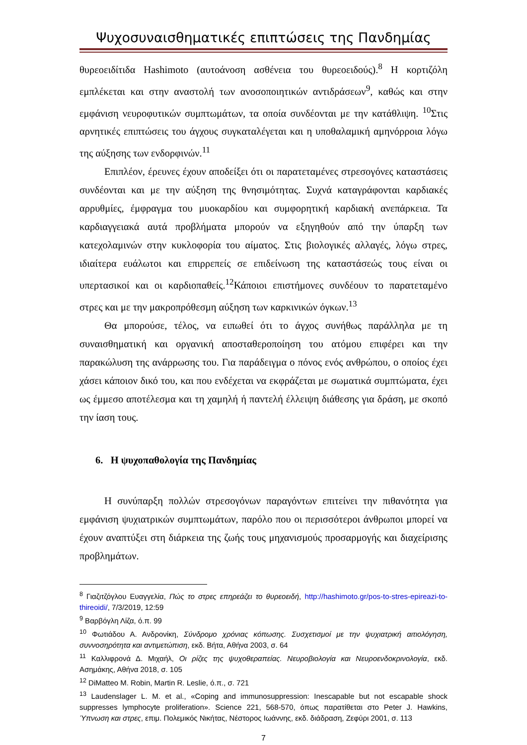Ψυχοσυναισθηματικές επιπτώσεις της Πανδημίας
θυρεοειδίτιδα Hashimoto (αυτοάνοση ασθένεια του θυρεοειδούς).<sup>8</sup> Η κορτιζόλη εμπλέκεται και στην αναστολή των ανοσοποιητικών αντιδράσεων<sup>9</sup>, καθώς και στην εμφάνιση νευροφυτικών συμπτωμάτων, τα οποία συνδέονται με την κατάθλιψη. <sup>10</sup>Στις αρνητικές επιπτώσεις του άγχους συγκαταλέγεται και η υποθαλαμική αμηνόρροια λόγω της αύξησης των ενδορφινών.<sup>11</sup>
Επιπλέον, έρευνες έχουν αποδείξει ότι οι παρατεταμένες στρεσογόνες καταστάσεις συνδέονται και με την αύξηση της θνησιμότητας. Συχνά καταγράφονται καρδιακές αρρυθμίες, έμφραγμα του μυοκαρδίου και συμφορητική καρδιακή ανεπάρκεια. Τα καρδιαγγειακά αυτά προβλήματα μπορούν να εξηγηθούν από την ύπαρξη των κατεχολαμινών στην κυκλοφορία του αίματος. Στις βιολογικές αλλαγές, λόγω στρες, ιδιαίτερα ευάλωτοι και επιρρεπείς σε επιδείνωση της καταστάσεώς τους είναι οι υπερτασικοί και οι καρδιοπαθείς.<sup>12</sup>Κάποιοι επιστήμονες συνδέουν το παρατεταμένο στρες και με την μακροπρόθεσμη αύξηση των καρκινικών όγκων.<sup>13</sup>
Θα μπορούσε, τέλος, να ειπωθεί ότι το άγχος συνήθως παράλληλα με τη συναισθηματική και οργανική αποσταθεροποίηση του ατόμου επιφέρει και την παρακώλυση της ανάρρωσης του. Για παράδειγμα ο πόνος ενός ανθρώπου, ο οποίος έχει χάσει κάποιον δικό του, και που ενδέχεται να εκφράζεται με σωματικά συμπτώματα, έχει ως έμμεσο αποτέλεσμα και τη χαμηλή ή παντελή έλλειψη διάθεσης για δράση, με σκοπό την ίαση τους.
6. Η ψυχοπαθολογία της Πανδημίας
Η συνύπαρξη πολλών στρεσογόνων παραγόντων επιτείνει την πιθανότητα για εμφάνιση ψυχιατρικών συμπτωμάτων, παρόλο που οι περισσότεροι άνθρωποι μπορεί να έχουν αναπτύξει στη διάρκεια της ζωής τους μηχανισμούς προσαρμογής και διαχείρισης προβλημάτων.
<sup>8</sup> Γιαζιτζόγλου Ευαγγελία, Πώς το στρες επηρεάζει το θυρεοειδή, http://hashimoto.gr/pos-to-stres-epireazi-to-thireoidi/, 7/3/2019, 12:59
<sup>9</sup> Βαρβόγλη Λίζα, ό.π. 99
<sup>10</sup> Φωτιάδου Α. Ανδρονίκη, Σύνδρομο χρόνιας κόπωσης. Συσχετισμοί με την ψυχιατρική αιτιολόγηση, συννοσηρότητα και αντιμετώπιση, εκδ. Βήτα, Αθήνα 2003, σ. 64
<sup>11</sup> Καλλιφρονά Δ. Μιχαήλ, Οι ρίζες της ψυχοθεραπείας. Νευροβιολογία και Νευροενδοκρινολογία, εκδ. Ασημάκης, Αθήνα 2018, σ. 105
<sup>12</sup> DiMatteo M. Robin, Martin R. Leslie, ό.π., σ. 721
<sup>13</sup> Laudenslager L. M. et al., «Coping and immunosuppression: Inescapable but not escapable shock suppresses lymphocyte proliferation». Science 221, 568-570, όπως παρατίθεται στο Peter J. Hawkins, Ύπνωση και στρες, επιμ. Πολεμικός Νικήτας, Νέστορος Ιωάννης, εκδ. διάδραση, Ζεφύρι 2001, σ. 113
7